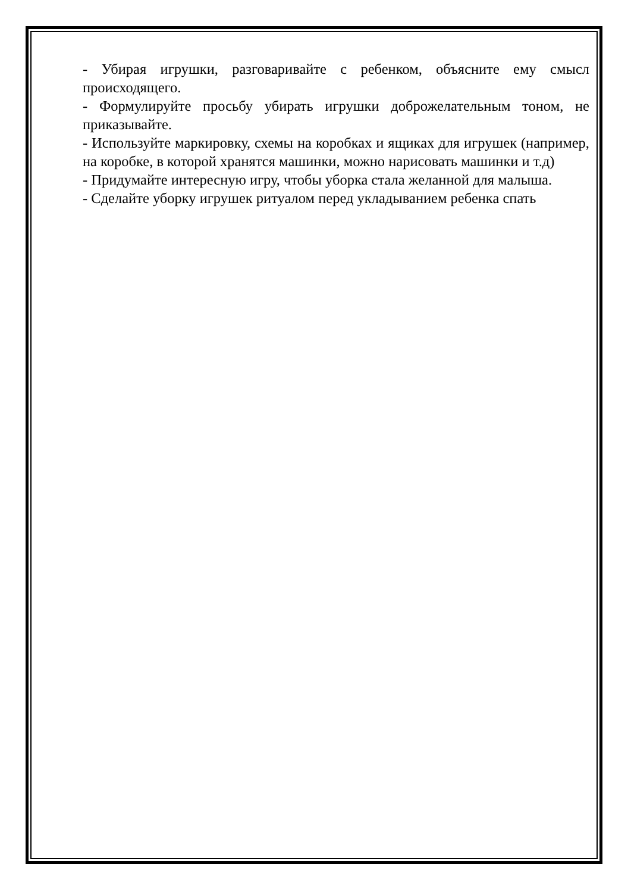- Убирая игрушки, разговаривайте с ребенком, объясните ему смысл происходящего.
- Формулируйте просьбу убирать игрушки доброжелательным тоном, не приказывайте.
- Используйте маркировку, схемы на коробках и ящиках для игрушек (например, на коробке, в которой хранятся машинки, можно нарисовать машинки и т.д)
- Придумайте интересную игру, чтобы уборка стала желанной для малыша.
- Сделайте уборку игрушек ритуалом перед укладыванием ребенка спать